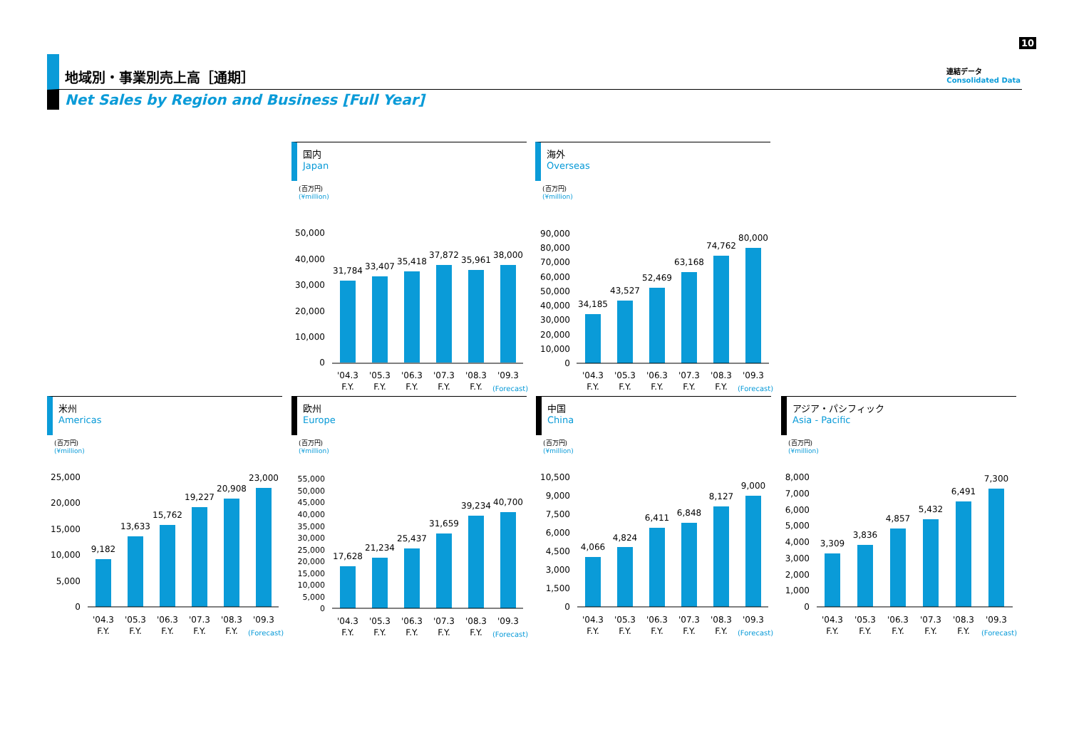10
連結データ
Consolidated Data
地域別・事業別売上高［通期］
Net Sales by Region and Business [Full Year]
国内
Japan
(百万円)
(¥million)
31,784
33,407
35,418
37,872
35,961
38,000
50,000
40,000
30,000
20,000
10,000
0
'04.3
'05.3
'06.3
'07.3
'08.3
'09.3
F.Y.
F.Y.
F.Y.
F.Y.
F.Y.
(Forecast)
海外
Overseas
(百万円)
(¥million)
34,185
43,527
52,469
63,168
74,762
80,000
90,000
80,000
70,000
60,000
50,000
40,000
30,000
20,000
10,000
0
'04.3
'05.3
'06.3
'07.3
'08.3
'09.3
F.Y.
F.Y.
F.Y.
F.Y.
F.Y.
(Forecast)
米州
Americas
(百万円)
(¥million)
9,182
13,633
15,762
19,227
20,908
23,000
25,000
20,000
15,000
10,000
5,000
0
'04.3
'05.3
'06.3
'07.3
'08.3
'09.3
F.Y.
F.Y.
F.Y.
F.Y.
F.Y.
(Forecast)
欧州
Europe
(百万円)
(¥million)
17,628
21,234
25,437
31,659
39,234
40,700
55,000
50,000
45,000
40,000
35,000
30,000
25,000
20,000
15,000
10,000
5,000
0
'04.3
'05.3
'06.3
'07.3
'08.3
'09.3
F.Y.
F.Y.
F.Y.
F.Y.
F.Y.
(Forecast)
中国
China
(百万円)
(¥million)
4,066
4,824
6,411
6,848
8,127
9,000
10,500
9,000
7,500
6,000
4,500
3,000
1,500
0
'04.3
'05.3
'06.3
'07.3
'08.3
'09.3
F.Y.
F.Y.
F.Y.
F.Y.
F.Y.
(Forecast)
アジア・パシフィック
Asia - Pacific
(百万円)
(¥million)
3,309
3,836
4,857
5,432
6,491
7,300
8,000
7,000
6,000
5,000
4,000
3,000
2,000
1,000
0
'04.3
'05.3
'06.3
'07.3
'08.3
'09.3
F.Y.
F.Y.
F.Y.
F.Y.
F.Y.
(Forecast)